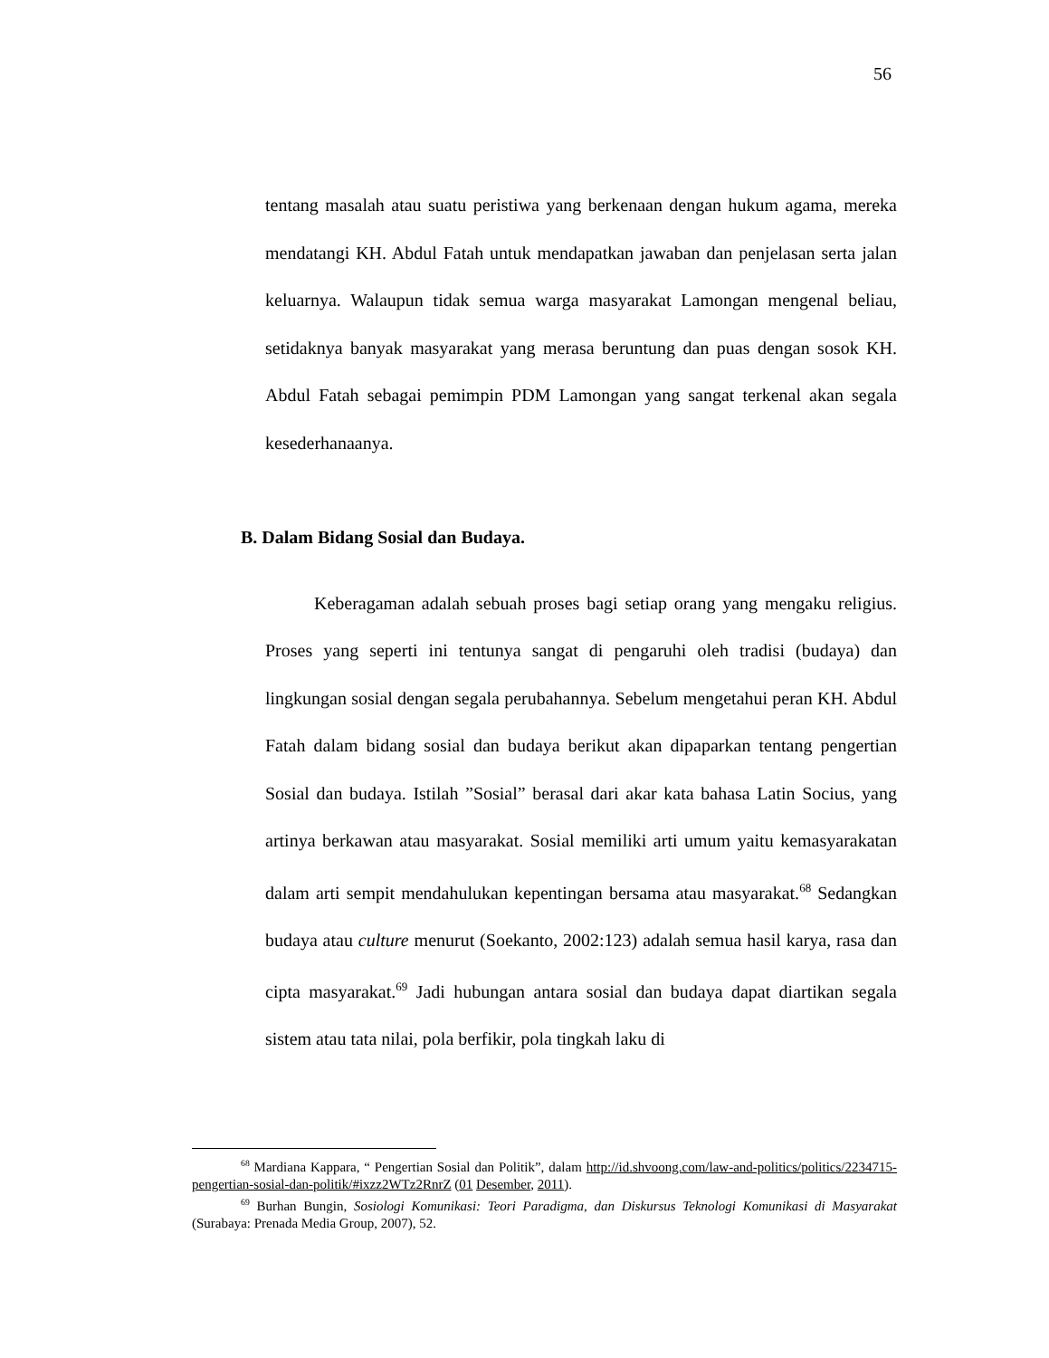56
tentang masalah atau suatu peristiwa yang berkenaan dengan hukum agama, mereka mendatangi KH. Abdul Fatah untuk mendapatkan jawaban dan penjelasan serta jalan keluarnya. Walaupun tidak semua warga masyarakat Lamongan mengenal beliau, setidaknya banyak masyarakat yang merasa beruntung dan puas dengan sosok KH. Abdul Fatah sebagai pemimpin PDM Lamongan yang sangat terkenal akan segala kesederhanaanya.
B. Dalam Bidang Sosial dan Budaya.
Keberagaman adalah sebuah proses bagi setiap orang yang mengaku religius. Proses yang seperti ini tentunya sangat di pengaruhi oleh tradisi (budaya) dan lingkungan sosial dengan segala perubahannya. Sebelum mengetahui peran KH. Abdul Fatah dalam bidang sosial dan budaya berikut akan dipaparkan tentang pengertian Sosial dan budaya. Istilah ”Sosial” berasal dari akar kata bahasa Latin Socius, yang artinya berkawan atau masyarakat. Sosial memiliki arti umum yaitu kemasyarakatan dalam arti sempit mendahulukan kepentingan bersama atau masyarakat.<sup>68</sup> Sedangkan budaya atau culture menurut (Soekanto, 2002:123) adalah semua hasil karya, rasa dan cipta masyarakat.<sup>69</sup> Jadi hubungan antara sosial dan budaya dapat diartikan segala sistem atau tata nilai, pola berfikir, pola tingkah laku di
<sup>68</sup> Mardiana Kappara, “ Pengertian Sosial dan Politik”, dalam http://id.shvoong.com/law-and-politics/politics/2234715-pengertian-sosial-dan-politik/#ixzz2WTz2RnrZ (01 Desember, 2011).
<sup>69</sup> Burhan Bungin, Sosiologi Komunikasi: Teori Paradigma, dan Diskursus Teknologi Komunikasi di Masyarakat (Surabaya: Prenada Media Group, 2007), 52.